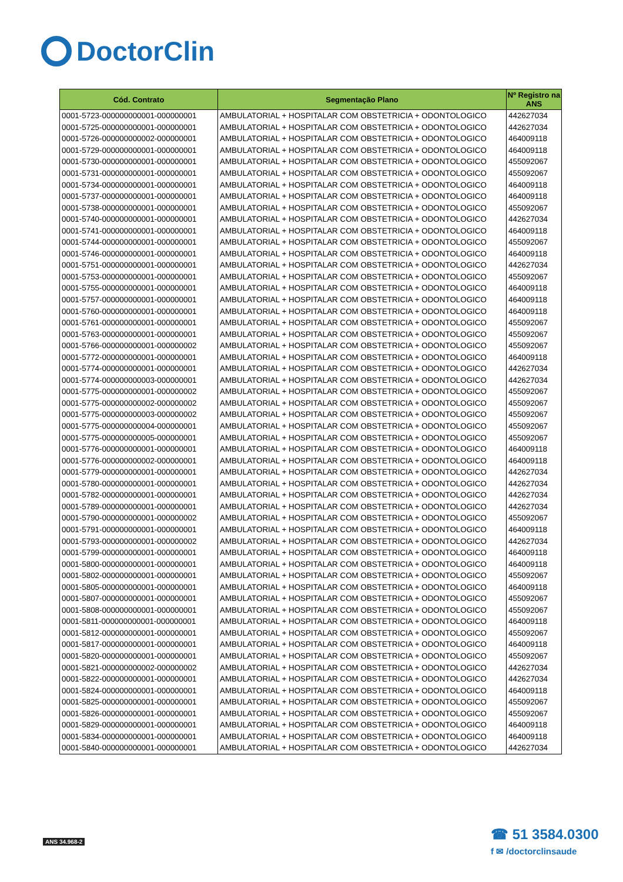DoctorClin
| Cód. Contrato | Segmentação Plano | Nº Registro na ANS |
| --- | --- | --- |
| 0001-5723-000000000001-000000001 | AMBULATORIAL + HOSPITALAR COM OBSTETRICIA + ODONTOLOGICO | 442627034 |
| 0001-5725-000000000001-000000001 | AMBULATORIAL + HOSPITALAR COM OBSTETRICIA + ODONTOLOGICO | 442627034 |
| 0001-5726-000000000002-000000001 | AMBULATORIAL + HOSPITALAR COM OBSTETRICIA + ODONTOLOGICO | 464009118 |
| 0001-5729-000000000001-000000001 | AMBULATORIAL + HOSPITALAR COM OBSTETRICIA + ODONTOLOGICO | 464009118 |
| 0001-5730-000000000001-000000001 | AMBULATORIAL + HOSPITALAR COM OBSTETRICIA + ODONTOLOGICO | 455092067 |
| 0001-5731-000000000001-000000001 | AMBULATORIAL + HOSPITALAR COM OBSTETRICIA + ODONTOLOGICO | 455092067 |
| 0001-5734-000000000001-000000001 | AMBULATORIAL + HOSPITALAR COM OBSTETRICIA + ODONTOLOGICO | 464009118 |
| 0001-5737-000000000001-000000001 | AMBULATORIAL + HOSPITALAR COM OBSTETRICIA + ODONTOLOGICO | 464009118 |
| 0001-5738-000000000001-000000001 | AMBULATORIAL + HOSPITALAR COM OBSTETRICIA + ODONTOLOGICO | 455092067 |
| 0001-5740-000000000001-000000001 | AMBULATORIAL + HOSPITALAR COM OBSTETRICIA + ODONTOLOGICO | 442627034 |
| 0001-5741-000000000001-000000001 | AMBULATORIAL + HOSPITALAR COM OBSTETRICIA + ODONTOLOGICO | 464009118 |
| 0001-5744-000000000001-000000001 | AMBULATORIAL + HOSPITALAR COM OBSTETRICIA + ODONTOLOGICO | 455092067 |
| 0001-5746-000000000001-000000001 | AMBULATORIAL + HOSPITALAR COM OBSTETRICIA + ODONTOLOGICO | 464009118 |
| 0001-5751-000000000001-000000001 | AMBULATORIAL + HOSPITALAR COM OBSTETRICIA + ODONTOLOGICO | 442627034 |
| 0001-5753-000000000001-000000001 | AMBULATORIAL + HOSPITALAR COM OBSTETRICIA + ODONTOLOGICO | 455092067 |
| 0001-5755-000000000001-000000001 | AMBULATORIAL + HOSPITALAR COM OBSTETRICIA + ODONTOLOGICO | 464009118 |
| 0001-5757-000000000001-000000001 | AMBULATORIAL + HOSPITALAR COM OBSTETRICIA + ODONTOLOGICO | 464009118 |
| 0001-5760-000000000001-000000001 | AMBULATORIAL + HOSPITALAR COM OBSTETRICIA + ODONTOLOGICO | 464009118 |
| 0001-5761-000000000001-000000001 | AMBULATORIAL + HOSPITALAR COM OBSTETRICIA + ODONTOLOGICO | 455092067 |
| 0001-5763-000000000001-000000001 | AMBULATORIAL + HOSPITALAR COM OBSTETRICIA + ODONTOLOGICO | 455092067 |
| 0001-5766-000000000001-000000002 | AMBULATORIAL + HOSPITALAR COM OBSTETRICIA + ODONTOLOGICO | 455092067 |
| 0001-5772-000000000001-000000001 | AMBULATORIAL + HOSPITALAR COM OBSTETRICIA + ODONTOLOGICO | 464009118 |
| 0001-5774-000000000001-000000001 | AMBULATORIAL + HOSPITALAR COM OBSTETRICIA + ODONTOLOGICO | 442627034 |
| 0001-5774-000000000003-000000001 | AMBULATORIAL + HOSPITALAR COM OBSTETRICIA + ODONTOLOGICO | 442627034 |
| 0001-5775-000000000001-000000002 | AMBULATORIAL + HOSPITALAR COM OBSTETRICIA + ODONTOLOGICO | 455092067 |
| 0001-5775-000000000002-000000002 | AMBULATORIAL + HOSPITALAR COM OBSTETRICIA + ODONTOLOGICO | 455092067 |
| 0001-5775-000000000003-000000002 | AMBULATORIAL + HOSPITALAR COM OBSTETRICIA + ODONTOLOGICO | 455092067 |
| 0001-5775-000000000004-000000001 | AMBULATORIAL + HOSPITALAR COM OBSTETRICIA + ODONTOLOGICO | 455092067 |
| 0001-5775-000000000005-000000001 | AMBULATORIAL + HOSPITALAR COM OBSTETRICIA + ODONTOLOGICO | 455092067 |
| 0001-5776-000000000001-000000001 | AMBULATORIAL + HOSPITALAR COM OBSTETRICIA + ODONTOLOGICO | 464009118 |
| 0001-5776-000000000002-000000001 | AMBULATORIAL + HOSPITALAR COM OBSTETRICIA + ODONTOLOGICO | 464009118 |
| 0001-5779-000000000001-000000001 | AMBULATORIAL + HOSPITALAR COM OBSTETRICIA + ODONTOLOGICO | 442627034 |
| 0001-5780-000000000001-000000001 | AMBULATORIAL + HOSPITALAR COM OBSTETRICIA + ODONTOLOGICO | 442627034 |
| 0001-5782-000000000001-000000001 | AMBULATORIAL + HOSPITALAR COM OBSTETRICIA + ODONTOLOGICO | 442627034 |
| 0001-5789-000000000001-000000001 | AMBULATORIAL + HOSPITALAR COM OBSTETRICIA + ODONTOLOGICO | 442627034 |
| 0001-5790-000000000001-000000002 | AMBULATORIAL + HOSPITALAR COM OBSTETRICIA + ODONTOLOGICO | 455092067 |
| 0001-5791-000000000001-000000001 | AMBULATORIAL + HOSPITALAR COM OBSTETRICIA + ODONTOLOGICO | 464009118 |
| 0001-5793-000000000001-000000002 | AMBULATORIAL + HOSPITALAR COM OBSTETRICIA + ODONTOLOGICO | 442627034 |
| 0001-5799-000000000001-000000001 | AMBULATORIAL + HOSPITALAR COM OBSTETRICIA + ODONTOLOGICO | 464009118 |
| 0001-5800-000000000001-000000001 | AMBULATORIAL + HOSPITALAR COM OBSTETRICIA + ODONTOLOGICO | 464009118 |
| 0001-5802-000000000001-000000001 | AMBULATORIAL + HOSPITALAR COM OBSTETRICIA + ODONTOLOGICO | 455092067 |
| 0001-5805-000000000001-000000001 | AMBULATORIAL + HOSPITALAR COM OBSTETRICIA + ODONTOLOGICO | 464009118 |
| 0001-5807-000000000001-000000001 | AMBULATORIAL + HOSPITALAR COM OBSTETRICIA + ODONTOLOGICO | 455092067 |
| 0001-5808-000000000001-000000001 | AMBULATORIAL + HOSPITALAR COM OBSTETRICIA + ODONTOLOGICO | 455092067 |
| 0001-5811-000000000001-000000001 | AMBULATORIAL + HOSPITALAR COM OBSTETRICIA + ODONTOLOGICO | 464009118 |
| 0001-5812-000000000001-000000001 | AMBULATORIAL + HOSPITALAR COM OBSTETRICIA + ODONTOLOGICO | 455092067 |
| 0001-5817-000000000001-000000001 | AMBULATORIAL + HOSPITALAR COM OBSTETRICIA + ODONTOLOGICO | 464009118 |
| 0001-5820-000000000001-000000001 | AMBULATORIAL + HOSPITALAR COM OBSTETRICIA + ODONTOLOGICO | 455092067 |
| 0001-5821-000000000002-000000002 | AMBULATORIAL + HOSPITALAR COM OBSTETRICIA + ODONTOLOGICO | 442627034 |
| 0001-5822-000000000001-000000001 | AMBULATORIAL + HOSPITALAR COM OBSTETRICIA + ODONTOLOGICO | 442627034 |
| 0001-5824-000000000001-000000001 | AMBULATORIAL + HOSPITALAR COM OBSTETRICIA + ODONTOLOGICO | 464009118 |
| 0001-5825-000000000001-000000001 | AMBULATORIAL + HOSPITALAR COM OBSTETRICIA + ODONTOLOGICO | 455092067 |
| 0001-5826-000000000001-000000001 | AMBULATORIAL + HOSPITALAR COM OBSTETRICIA + ODONTOLOGICO | 455092067 |
| 0001-5829-000000000001-000000001 | AMBULATORIAL + HOSPITALAR COM OBSTETRICIA + ODONTOLOGICO | 464009118 |
| 0001-5834-000000000001-000000001 | AMBULATORIAL + HOSPITALAR COM OBSTETRICIA + ODONTOLOGICO | 464009118 |
| 0001-5840-000000000001-000000001 | AMBULATORIAL + HOSPITALAR COM OBSTETRICIA + ODONTOLOGICO | 442627034 |
ANS 34.968-2
☎ 51 3584.0300
f ✉ /doctorclinsaude